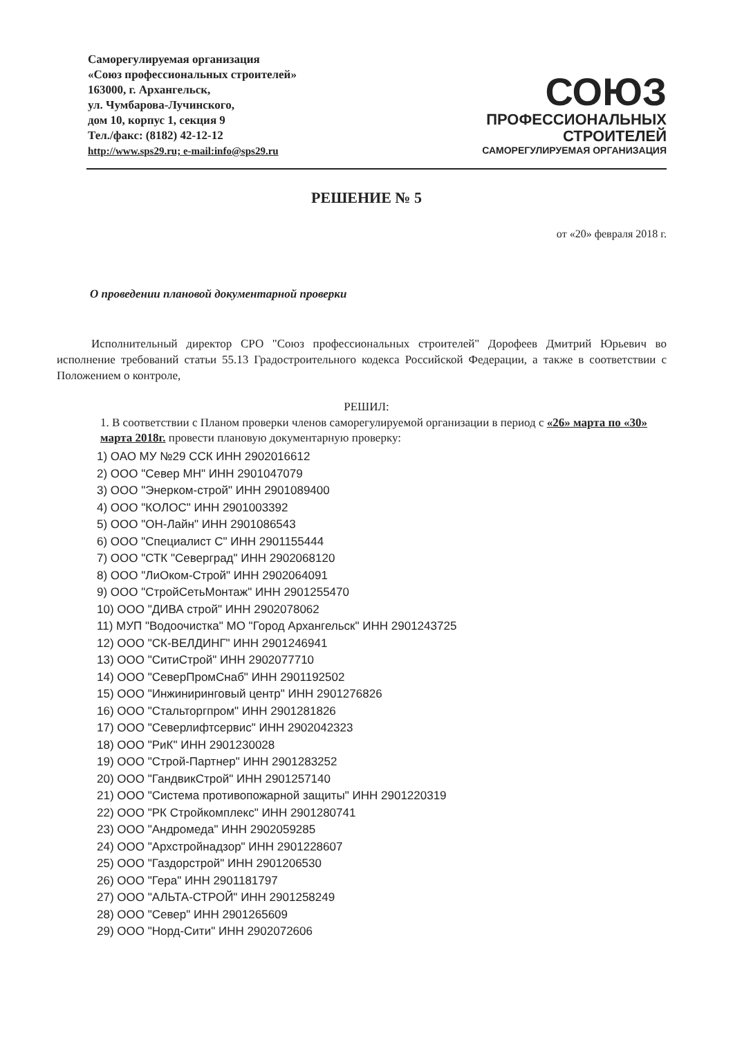Саморегулируемая организация
«Союз профессиональных строителей»
163000, г. Архангельск,
ул. Чумбарова-Лучинского,
дом 10, корпус 1, секция 9
Тел./факс: (8182) 42-12-12
http://www.sps29.ru; e-mail:info@sps29.ru
СОЮЗ
ПРОФЕССИОНАЛЬНЫХ
СТРОИТЕЛЕЙ
САМОРЕГУЛИРУЕМАЯ ОРГАНИЗАЦИЯ
РЕШЕНИЕ № 5
от «20» февраля 2018 г.
О проведении плановой документарной проверки
Исполнительный директор СРО "Союз профессиональных строителей" Дорофеев Дмитрий Юрьевич во исполнение требований статьи 55.13 Градостроительного кодекса Российской Федерации, а также в соответствии с Положением о контроле,
РЕШИЛ:
1. В соответствии с Планом проверки членов саморегулируемой организации в период с «26» марта по «30» марта 2018г. провести плановую документарную проверку:
1) ОАО МУ №29 ССК ИНН 2902016612
2) ООО "Север МН" ИНН 2901047079
3) ООО "Энерком-строй" ИНН 2901089400
4) ООО "КОЛОС" ИНН 2901003392
5) ООО "ОН-Лайн" ИНН 2901086543
6) ООО "Специалист С" ИНН 2901155444
7) ООО "СТК "Северград" ИНН 2902068120
8) ООО "ЛиОком-Строй" ИНН 2902064091
9) ООО "СтройСетьМонтаж" ИНН 2901255470
10) ООО "ДИВА строй" ИНН 2902078062
11) МУП "Водоочистка" МО "Город Архангельск" ИНН 2901243725
12) ООО "СК-ВЕЛДИНГ" ИНН 2901246941
13) ООО "СитиСтрой" ИНН 2902077710
14) ООО "СеверПромСнаб" ИНН 2901192502
15) ООО "Инжиниринговый центр" ИНН 2901276826
16) ООО "Стальторгпром" ИНН 2901281826
17) ООО "Северлифтсервис" ИНН 2902042323
18) ООО "РиК" ИНН 2901230028
19) ООО "Строй-Партнер" ИНН 2901283252
20) ООО "ГандвикСтрой" ИНН 2901257140
21) ООО "Система противопожарной защиты" ИНН 2901220319
22) ООО "РК Стройкомплекс" ИНН 2901280741
23) ООО "Андромеда" ИНН 2902059285
24) ООО "Архстройнадзор" ИНН 2901228607
25) ООО "Газдорстрой" ИНН 2901206530
26) ООО "Гера" ИНН 2901181797
27) ООО "АЛЬТА-СТРОЙ" ИНН 2901258249
28) ООО "Север" ИНН 2901265609
29) ООО "Норд-Сити" ИНН 2902072606